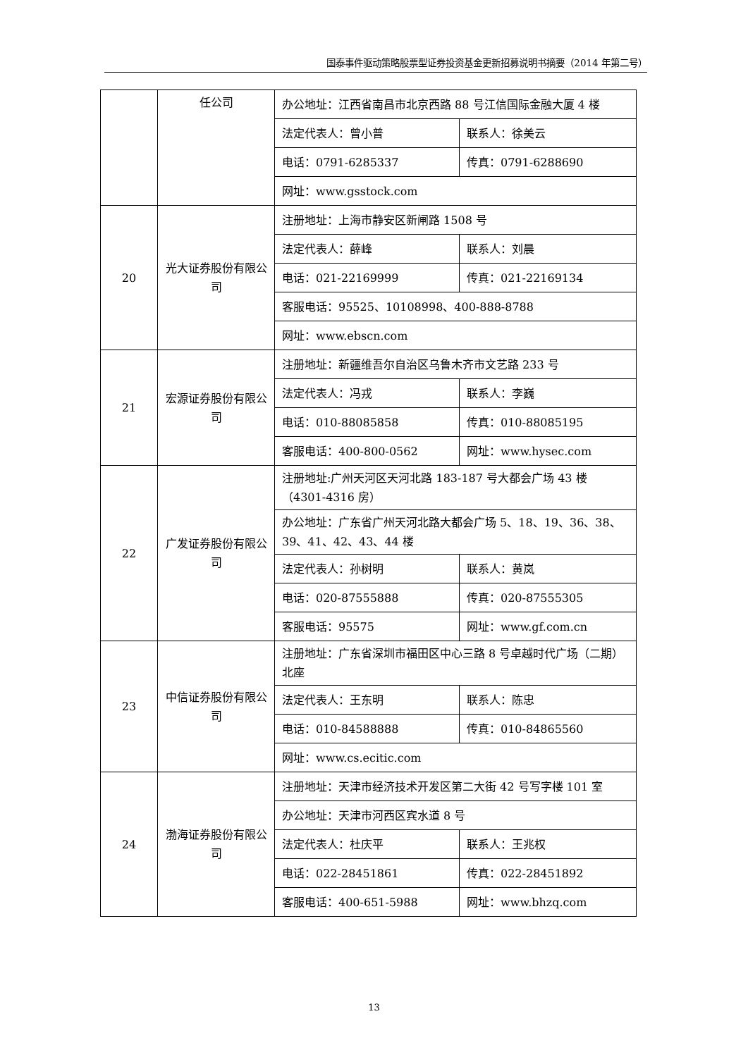国泰事件驱动策略股票型证券投资基金更新招募说明书摘要（2014 年第二号）
| | 任公司 | 办公地址：江西省南昌市北京西路 88 号江信国际金融大厦 4 楼 | |
| | | 法定代表人：曾小普 | 联系人：徐美云 |
| | | 电话：0791-6285337 | 传真：0791-6288690 |
| | | 网址：www.gsstock.com | |
| 20 | 光大证券股份有限公司 | 注册地址：上海市静安区新闸路 1508 号 | |
| | | 法定代表人：薛峰 | 联系人：刘晨 |
| | | 电话：021-22169999 | 传真：021-22169134 |
| | | 客服电话：95525、10108998、400-888-8788 | |
| | | 网址：www.ebscn.com | |
| 21 | 宏源证券股份有限公司 | 注册地址：新疆维吾尔自治区乌鲁木齐市文艺路 233 号 | |
| | | 法定代表人：冯戎 | 联系人：李巍 |
| | | 电话：010-88085858 | 传真：010-88085195 |
| | | 客服电话：400-800-0562 | 网址：www.hysec.com |
| 22 | 广发证券股份有限公司 | 注册地址:广州天河区天河北路 183-187 号大都会广场 43 楼（4301-4316 房） | |
| | | 办公地址：广东省广州天河北路大都会广场 5、18、19、36、38、39、41、42、43、44 楼 | |
| | | 法定代表人：孙树明 | 联系人：黄岚 |
| | | 电话：020-87555888 | 传真：020-87555305 |
| | | 客服电话：95575 | 网址：www.gf.com.cn |
| 23 | 中信证券股份有限公司 | 注册地址：广东省深圳市福田区中心三路 8 号卓越时代广场（二期）北座 | |
| | | 法定代表人：王东明 | 联系人：陈忠 |
| | | 电话：010-84588888 | 传真：010-84865560 |
| | | 网址：www.cs.ecitic.com | |
| 24 | 渤海证券股份有限公司 | 注册地址：天津市经济技术开发区第二大街 42 号写字楼 101 室 | |
| | | 办公地址：天津市河西区宾水道 8 号 | |
| | | 法定代表人：杜庆平 | 联系人：王兆权 |
| | | 电话：022-28451861 | 传真：022-28451892 |
| | | 客服电话：400-651-5988 | 网址：www.bhzq.com |
13